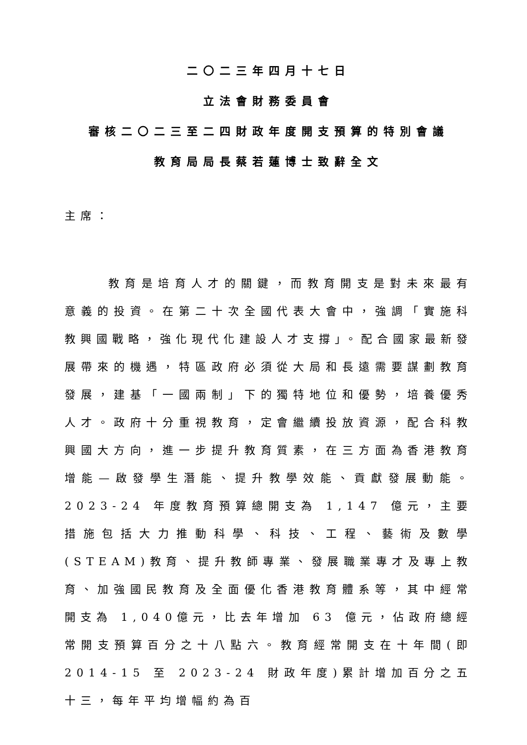二〇二三年四月十七日
立法會財務委員會
審核二〇二三至二四財政年度開支預算的特別會議
教育局局長蔡若蓮博士致辭全文
主席：
教育是培育人才的關鍵，而教育開支是對未來最有意義的投資。在第二十次全國代表大會中，強調「實施科教興國戰略，強化現代化建設人才支撐」。配合國家最新發展帶來的機遇，特區政府必須從大局和長遠需要謀劃教育發展，建基「一國兩制」下的獨特地位和優勢，培養優秀人才。政府十分重視教育，定會繼續投放資源，配合科教興國大方向，進一步提升教育質素，在三方面為香港教育增能—啟發學生潛能、提升教學效能、貢獻發展動能。2023-24 年度教育預算總開支為 1,147 億元，主要措施包括大力推動科學、科技、工程、藝術及數學(STEAM)教育、提升教師專業、發展職業專才及專上教育、加強國民教育及全面優化香港教育體系等，其中經常開支為 1,040億元，比去年增加 63 億元，佔政府總經常開支預算百分之十八點六。教育經常開支在十年間(即 2014-15 至 2023-24 財政年度)累計增加百分之五十三，每年平均增幅約為百